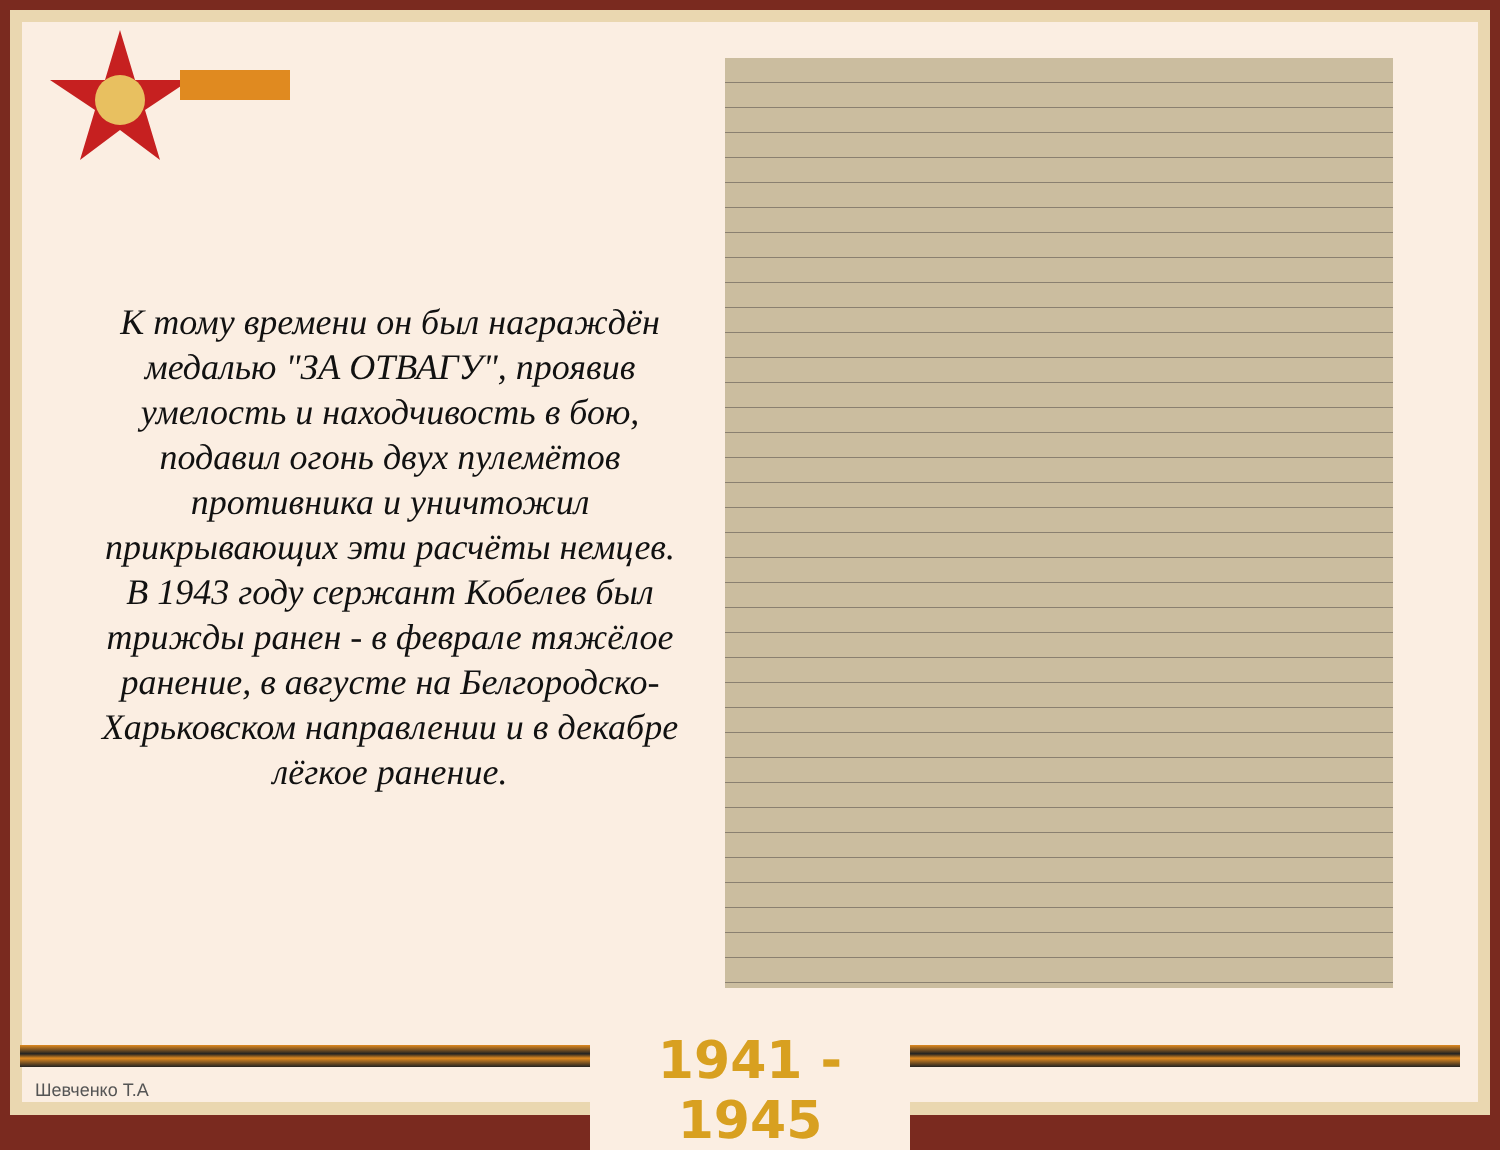К тому времени он был награждён медалью "ЗА ОТВАГУ", проявив умелость и находчивость в бою, подавил огонь двух пулемётов противника и уничтожил прикрывающих эти расчёты немцев. В 1943 году сержант Кобелев был трижды ранен - в феврале тяжёлое ранение, в августе на Белгородско-Харьковском направлении и в декабре лёгкое ранение.
1941 - 1945
Шевченко Т.А